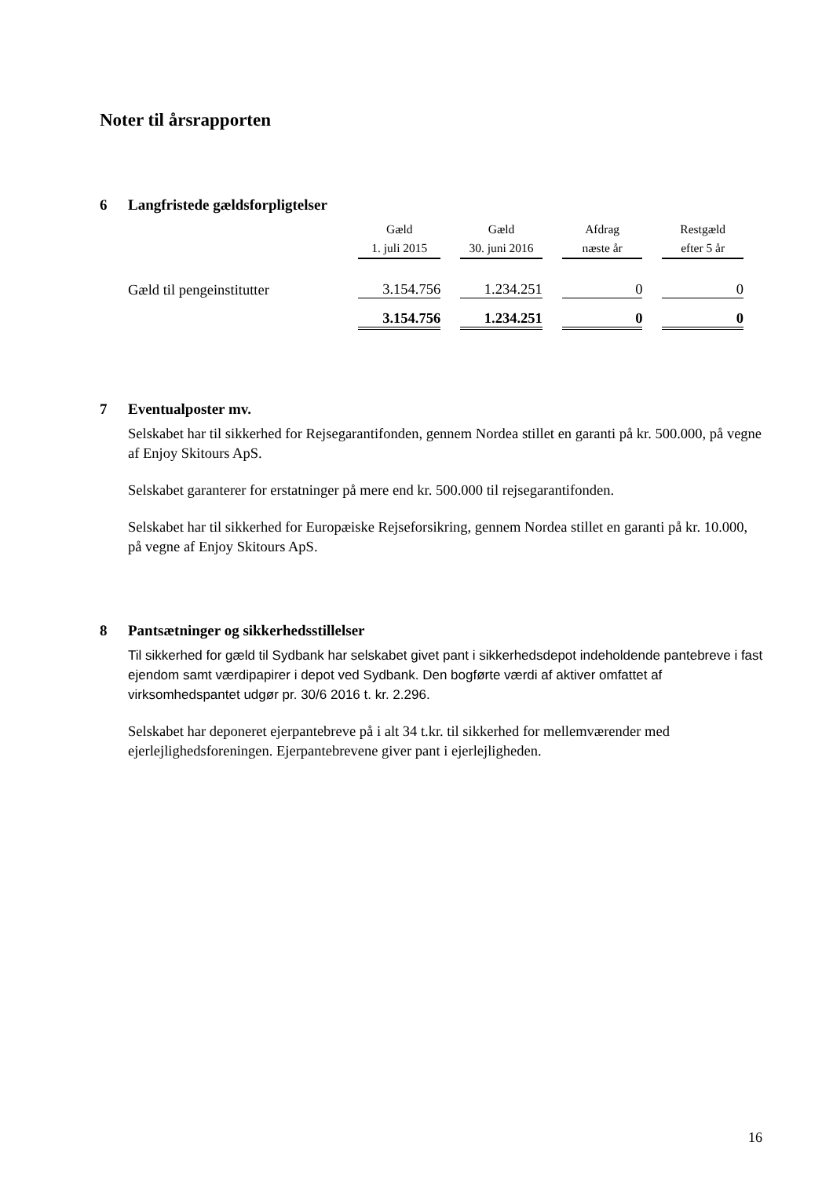Noter til årsrapporten
6 Langfristede gældsforpligtelser
| | Gæld 1. juli 2015 | Gæld 30. juni 2016 | Afdrag næste år | Restgæld efter 5 år |
| Gæld til pengeinstitutter | 3.154.756 | 1.234.251 | 0 | 0 |
| | 3.154.756 | 1.234.251 | 0 | 0 |
7 Eventualposter mv.
Selskabet har til sikkerhed for Rejsegarantifonden, gennem Nordea stillet en garanti på kr. 500.000, på vegne af Enjoy Skitours ApS.
Selskabet garanterer for erstatninger på mere end kr. 500.000 til rejsegarantifonden.
Selskabet har til sikkerhed for Europæiske Rejseforsikring, gennem Nordea stillet en garanti på kr. 10.000, på vegne af Enjoy Skitours ApS.
8 Pantsætninger og sikkerhedsstillelser
Til sikkerhed for gæld til Sydbank har selskabet givet pant i sikkerhedsdepot indeholdende pantebreve i fast ejendom samt værdipapirer i depot ved Sydbank. Den bogførte værdi af aktiver omfattet af virksomhedspantet udgør pr. 30/6 2016 t. kr. 2.296.
Selskabet har deponeret ejerpantebreve på i alt 34 t.kr. til sikkerhed for mellemværender med ejerlejlighedsforeningen. Ejerpantebrevene giver pant i ejerlejligheden.
16